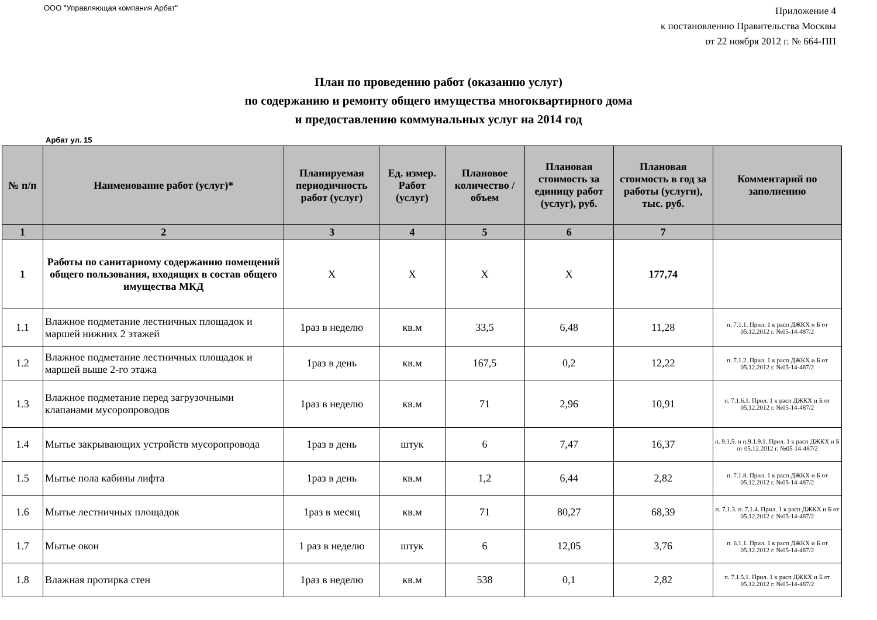ООО "Управляющая компания Арбат"
Приложение 4
к постановлению Правительства Москвы
от 22 ноября 2012 г. № 664-ПП
План по проведению работ (оказанию услуг)
по содержанию и ремонту общего имущества многоквартирного дома
и предоставлению коммунальных услуг на 2014 год
Арбат ул. 15
| № п/п | Наименование работ (услуг)* | Планируемая периодичность работ (услуг) | Ед. измер. Работ (услуг) | Плановое количество /объем | Плановая стоимость за единицу работ (услуг), руб. | Плановая стоимость в год за работы (услуги), тыс. руб. | Комментарий по заполнению |
| --- | --- | --- | --- | --- | --- | --- | --- |
| 1 | 2 | 3 | 4 | 5 | 6 | 7 | |
| 1 | Работы по санитарному содержанию помещений общего пользования, входящих в состав общего имущества МКД | Х | Х | Х | Х | 177,74 | |
| 1.1 | Влажное подметание лестничных площадок и маршей нижних 2 этажей | 1раз в неделю | кв.м | 33,5 | 6,48 | 11,28 | п. 7.1.1. Прил. 1 к расп ДЖКХ и Б от 05.12.2012 г. №05-14-487/2 |
| 1.2 | Влажное подметание лестничных площадок и маршей выше 2-го этажа | 1раз в день | кв.м | 167,5 | 0,2 | 12,22 | п. 7.1.2. Прил. 1 к расп ДЖКХ и Б от 05.12.2012 г. №05-14-487/2 |
| 1.3 | Влажное подметание перед загрузочными клапанами мусоропроводов | 1раз в неделю | кв.м | 71 | 2,96 | 10,91 | п. 7.1.6.1. Прил. 1 к расп ДЖКХ и Б от 05.12.2012 г. №05-14-487/2 |
| 1.4 | Мытье закрывающих устройств мусоропровода | 1раз в день | штук | 6 | 7,47 | 16,37 | п. 9.1.5. и п.9.1.9.1. Прил. 1 к расп ДЖКХ и Б от 05.12.2012 г. №05-14-487/2 |
| 1.5 | Мытье пола кабины лифта | 1раз в день | кв.м | 1,2 | 6,44 | 2,82 | п. 7.1.8. Прил. 1 к расп ДЖКХ и Б от 05.12.2012 г. №05-14-487/2 |
| 1.6 | Мытье лестничных площадок | 1раз в месяц | кв.м | 71 | 80,27 | 68,39 | п. 7.1.3. п. 7.1.4. Прил. 1 к расп ДЖКХ и Б от 05.12.2012 г. №05-14-487/2 |
| 1.7 | Мытье окон | 1 раз в неделю | штук | 6 | 12,05 | 3,76 | п. 6.1.1. Прил. 1 к расп ДЖКХ и Б от 05.12.2012 г. №05-14-487/2 |
| 1.8 | Влажная протирка стен | 1раз в неделю | кв.м | 538 | 0,1 | 2,82 | п. 7.1.5.1. Прил. 1 к расп ДЖКХ и Б от 05.12.2012 г. №05-14-487/2 |